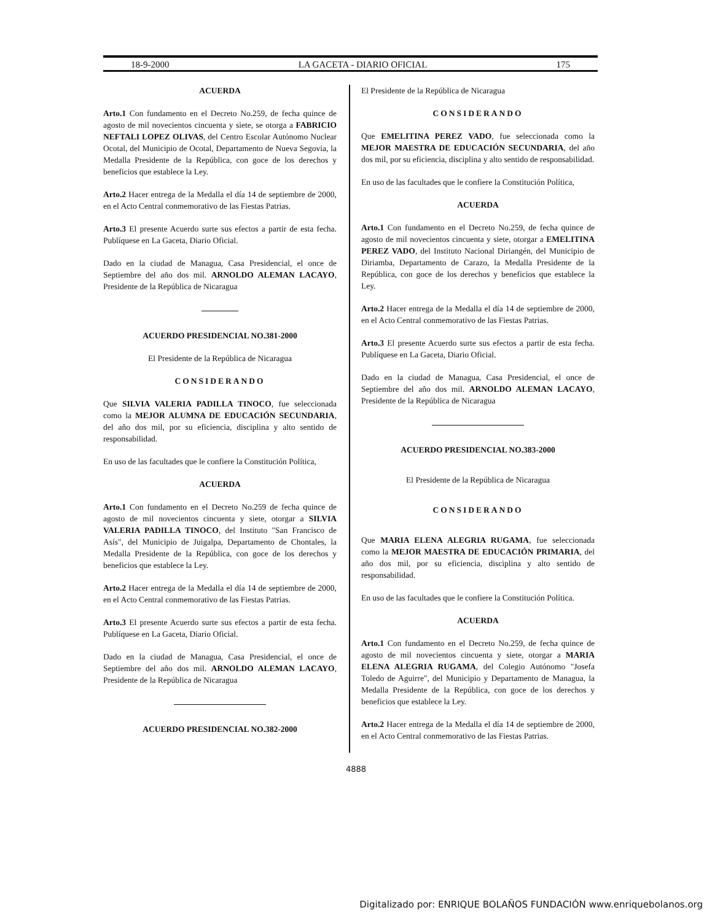18-9-2000 LA GACETA - DIARIO OFICIAL 175
ACUERDA
Arto.1 Con fundamento en el Decreto No.259, de fecha quince de agosto de mil novecientos cincuenta y siete, se otorga a FABRICIO NEFTALI LOPEZ OLIVAS, del Centro Escolar Autónomo Nuclear Ocotal, del Municipio de Ocotal, Departamento de Nueva Segovia, la Medalla Presidente de la República, con goce de los derechos y beneficios que establece la Ley.
Arto.2 Hacer entrega de la Medalla el día 14 de septiembre de 2000, en el Acto Central conmemorativo de las Fiestas Patrias.
Arto.3 El presente Acuerdo surte sus efectos a partir de esta fecha. Publíquese en La Gaceta, Diario Oficial.
Dado en la ciudad de Managua, Casa Presidencial, el once de Septiembre del año dos mil. ARNOLDO ALEMAN LACAYO, Presidente de la República de Nicaragua
ACUERDO PRESIDENCIAL NO.381-2000
El Presidente de la República de Nicaragua
CONSIDERANDO
Que SILVIA VALERIA PADILLA TINOCO, fue seleccionada como la MEJOR ALUMNA DE EDUCACIÓN SECUNDARIA, del año dos mil, por su eficiencia, disciplina y alto sentido de responsabilidad.
En uso de las facultades que le confiere la Constitución Política,
ACUERDA
Arto.1 Con fundamento en el Decreto No.259 de fecha quince de agosto de mil novecientos cincuenta y siete, otorgar a SILVIA VALERIA PADILLA TINOCO, del Instituto "San Francisco de Asís", del Municipio de Juigalpa, Departamento de Chontales, la Medalla Presidente de la República, con goce de los derechos y beneficios que establece la Ley.
Arto.2 Hacer entrega de la Medalla el día 14 de septiembre de 2000, en el Acto Central conmemorativo de las Fiestas Patrias.
Arto.3 El presente Acuerdo surte sus efectos a partir de esta fecha. Publíquese en La Gaceta, Diario Oficial.
Dado en la ciudad de Managua, Casa Presidencial, el once de Septiembre del año dos mil. ARNOLDO ALEMAN LACAYO, Presidente de la República de Nicaragua
ACUERDO PRESIDENCIAL NO.382-2000
El Presidente de la República de Nicaragua
CONSIDERANDO
Que EMELITINA PEREZ VADO, fue seleccionada como la MEJOR MAESTRA DE EDUCACIÓN SECUNDARIA, del año dos mil, por su eficiencia, disciplina y alto sentido de responsabilidad.
En uso de las facultades que le confiere la Constitución Política,
ACUERDA
Arto.1 Con fundamento en el Decreto No.259, de fecha quince de agosto de mil novecientos cincuenta y siete, otorgar a EMELITINA PEREZ VADO, del Instituto Nacional Diriangén, del Municipio de Diriamba, Departamento de Carazo, la Medalla Presidente de la República, con goce de los derechos y beneficios que establece la Ley.
Arto.2 Hacer entrega de la Medalla el día 14 de septiembre de 2000, en el Acto Central conmemorativo de las Fiestas Patrias.
Arto.3 El presente Acuerdo surte sus efectos a partir de esta fecha. Publíquese en La Gaceta, Diario Oficial.
Dado en la ciudad de Managua, Casa Presidencial, el once de Septiembre del año dos mil. ARNOLDO ALEMAN LACAYO, Presidente de la República de Nicaragua
ACUERDO PRESIDENCIAL NO.383-2000
El Presidente de la República de Nicaragua
CONSIDERANDO
Que MARIA ELENA ALEGRIA RUGAMA, fue seleccionada como la MEJOR MAESTRA DE EDUCACIÓN PRIMARIA, del año dos mil, por su eficiencia, disciplina y alto sentido de responsabilidad.
En uso de las facultades que le confiere la Constitución Política.
ACUERDA
Arto.1 Con fundamento en el Decreto No.259, de fecha quince de agosto de mil novecientos cincuenta y siete, otorgar a MARIA ELENA ALEGRIA RUGAMA, del Colegio Autónomo "Josefa Toledo de Aguirre", del Municipio y Departamento de Managua, la Medalla Presidente de la República, con goce de los derechos y beneficios que establece la Ley.
Arto.2 Hacer entrega de la Medalla el día 14 de septiembre de 2000, en el Acto Central conmemorativo de las Fiestas Patrias.
4888
Digitalizado por: ENRIQUE BOLAÑOS FUNDACIÓN www.enriquebolanos.org